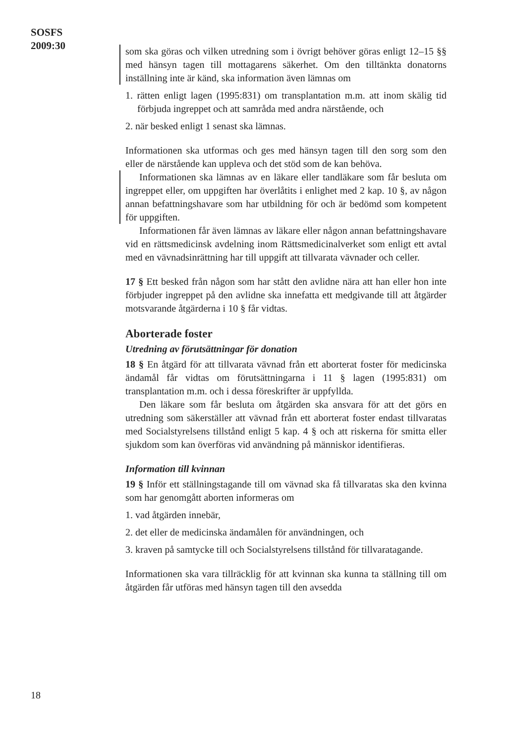SOSFS
2009:30
som ska göras och vilken utredning som i övrigt behöver göras enligt 12–15 §§ med hänsyn tagen till mottagarens säkerhet. Om den tilltänkta donatorns inställning inte är känd, ska information även lämnas om
1. rätten enligt lagen (1995:831) om transplantation m.m. att inom skälig tid förbjuda ingreppet och att samråda med andra närstående, och
2. när besked enligt 1 senast ska lämnas.
Informationen ska utformas och ges med hänsyn tagen till den sorg som den eller de närstående kan uppleva och det stöd som de kan behöva.
Informationen ska lämnas av en läkare eller tandläkare som får besluta om ingreppet eller, om uppgiften har överlåtits i enlighet med 2 kap. 10 §, av någon annan befattningshavare som har utbildning för och är bedömd som kompetent för uppgiften.
Informationen får även lämnas av läkare eller någon annan befattningshavare vid en rättsmedicinsk avdelning inom Rättsmedicinalverket som enligt ett avtal med en vävnadsinrättning har till uppgift att tillvarata vävnader och celler.
17 § Ett besked från någon som har stått den avlidne nära att han eller hon inte förbjuder ingreppet på den avlidne ska innefatta ett medgivande till att åtgärder motsvarande åtgärderna i 10 § får vidtas.
Aborterade foster
Utredning av förutsättningar för donation
18 § En åtgärd för att tillvarata vävnad från ett aborterat foster för medicinska ändamål får vidtas om förutsättningarna i 11 § lagen (1995:831) om transplantation m.m. och i dessa föreskrifter är uppfyllda.
Den läkare som får besluta om åtgärden ska ansvara för att det görs en utredning som säkerställer att vävnad från ett aborterat foster endast tillvaratas med Socialstyrelsens tillstånd enligt 5 kap. 4 § och att riskerna för smitta eller sjukdom som kan överföras vid användning på människor identifieras.
Information till kvinnan
19 § Inför ett ställningstagande till om vävnad ska få tillvaratas ska den kvinna som har genomgått aborten informeras om
1. vad åtgärden innebär,
2. det eller de medicinska ändamålen för användningen, och
3. kraven på samtycke till och Socialstyrelsens tillstånd för tillvaratagande.
Informationen ska vara tillräcklig för att kvinnan ska kunna ta ställning till om åtgärden får utföras med hänsyn tagen till den avsedda
18